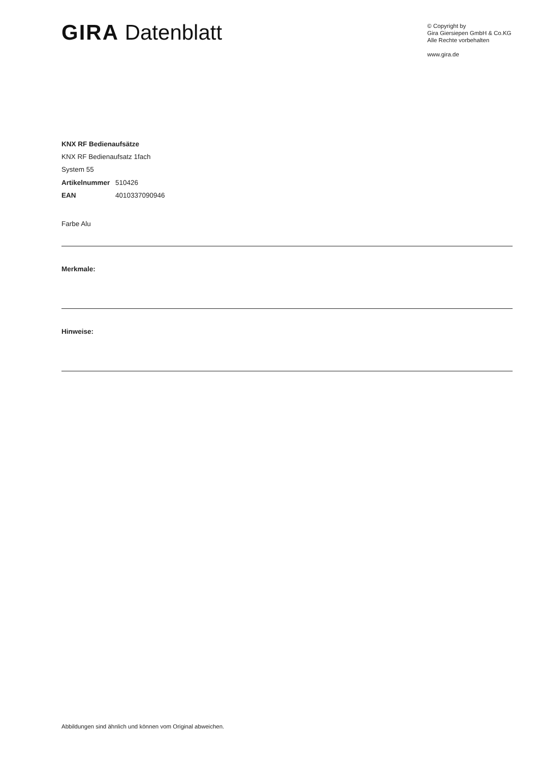GIRA Datenblatt
© Copyright by
Gira Giersiepen GmbH & Co.KG
Alle Rechte vorbehalten
www.gira.de
KNX RF Bedienaufsätze
KNX RF Bedienaufsatz 1fach
System 55
Artikelnummer 510426
EAN 4010337090946
Farbe Alu
Merkmale:
Hinweise:
Abbildungen sind ähnlich und können vom Original abweichen.